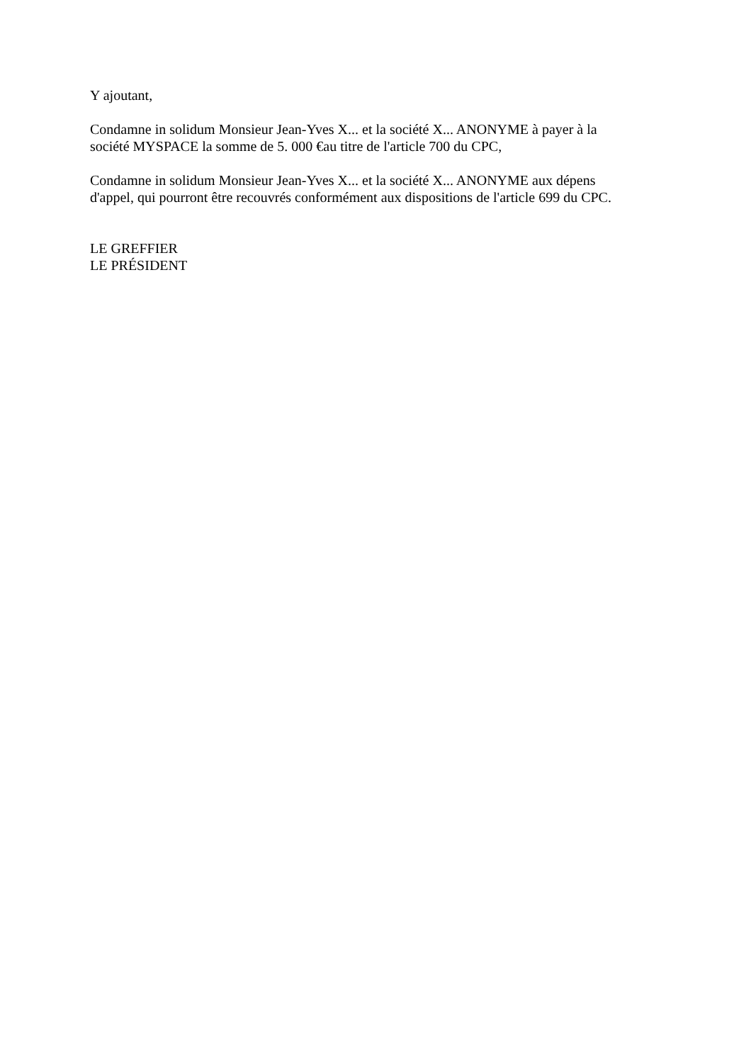Y ajoutant,
Condamne in solidum Monsieur Jean-Yves X... et la société X... ANONYME à payer à la
société MYSPACE la somme de 5. 000 €au titre de l'article 700 du CPC,
Condamne in solidum Monsieur Jean-Yves X... et la société X... ANONYME aux dépens
d'appel, qui pourront être recouvrés conformément aux dispositions de l'article 699 du CPC.
LE GREFFIER
LE PRÉSIDENT